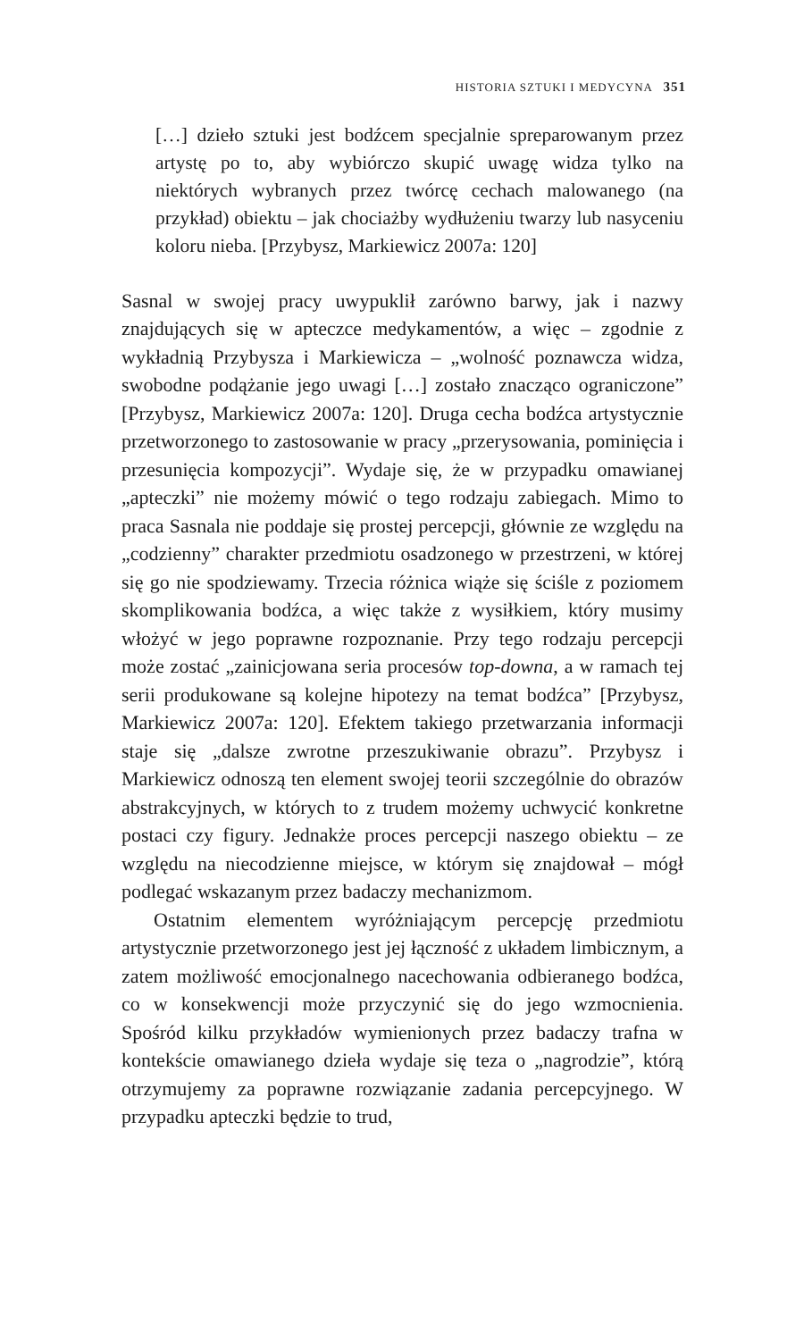HISTORIA SZTUKI I MEDYCYNA 351
[…] dzieło sztuki jest bodźcem specjalnie spreparowanym przez artystę po to, aby wybiórczo skupić uwagę widza tylko na niektórych wybranych przez twórcę cechach malowanego (na przykład) obiektu – jak chociażby wydłużeniu twarzy lub nasyceniu koloru nieba. [Przybysz, Markiewicz 2007a: 120]
Sasnal w swojej pracy uwypuklił zarówno barwy, jak i nazwy znajdujących się w apteczce medykamentów, a więc – zgodnie z wykładnią Przybysza i Markiewicza – „wolność poznawcza widza, swobodne podążanie jego uwagi […] zostało znacząco ograniczone” [Przybysz, Markiewicz 2007a: 120]. Druga cecha bodźca artystycznie przetworzonego to zastosowanie w pracy „przerysowania, pominięcia i przesunięcia kompozycji”. Wydaje się, że w przypadku omawianej „apteczki” nie możemy mówić o tego rodzaju zabiegach. Mimo to praca Sasnala nie poddaje się prostej percepcji, głównie ze względu na „codzienny” charakter przedmiotu osadzonego w przestrzeni, w której się go nie spodziewamy. Trzecia różnica wiąże się ściśle z poziomem skomplikowania bodźca, a więc także z wysiłkiem, który musimy włożyć w jego poprawne rozpoznanie. Przy tego rodzaju percepcji może zostać „zainicjowana seria procesów top-downa, a w ramach tej serii produkowane są kolejne hipotezy na temat bodźca” [Przybysz, Markiewicz 2007a: 120]. Efektem takiego przetwarzania informacji staje się „dalsze zwrotne przeszukiwanie obrazu”. Przybysz i Markiewicz odnoszą ten element swojej teorii szczególnie do obrazów abstrakcyjnych, w których to z trudem możemy uchwycić konkretne postaci czy figury. Jednakże proces percepcji naszego obiektu – ze względu na niecodzienne miejsce, w którym się znajdował – mógł podlegać wskazanym przez badaczy mechanizmom.
Ostatnim elementem wyróżniającym percepcję przedmiotu artystycznie przetworzonego jest jej łączność z układem limbicznym, a zatem możliwość emocjonalnego nacechowania odbieranego bodźca, co w konsekwencji może przyczynić się do jego wzmocnienia. Spośród kilku przykładów wymienionych przez badaczy trafna w kontekście omawianego dzieła wydaje się teza o „nagrodzie”, którą otrzymujemy za poprawne rozwiązanie zadania percepcyjnego. W przypadku apteczki będzie to trud,